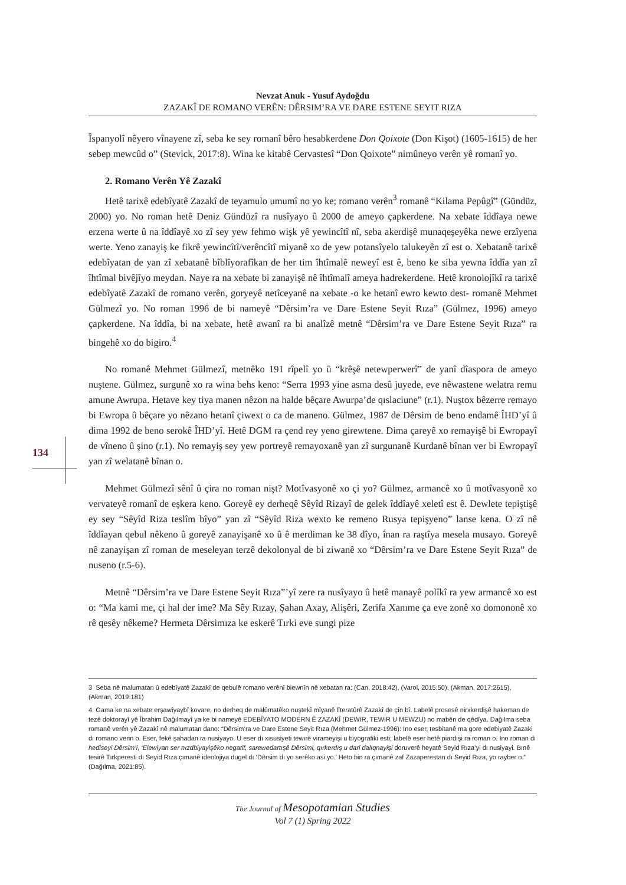Nevzat Anuk - Yusuf Aydoğdu
ZAZAKÎ DE ROMANO VERÊN: DÊRSIM’RA VE DARE ESTENE SEYIT RIZA
Îspanyolî nêyero vînayene zî, seba ke sey romanî bêro hesabkerdene Don Qoixote (Don Kişot) (1605-1615) de her sebep mewcûd o” (Stevick, 2017:8). Wina ke kitabê Cervastesî “Don Qoixote” nimûneyo verên yê romanî yo.
2. Romano Verên Yê Zazakî
Hetê tarixê edebîyatê Zazakî de teyamulo umumî no yo ke; romano verên<sup>3</sup> romanê “Kilama Pepûgî” (Gündüz, 2000) yo. No roman hetê Deniz Gündüzî ra nusîyayo û 2000 de ameyo çapkerdene. Na xebate îddîaya newe erzena werte û na îddîayê xo zî sey yew fehmo wişk yê yewincîtî nî, seba akerdişê munaqeşeyêka newe erzîyena werte. Yeno zanayiş ke fikrê yewincîtî/verêncîtî miyanê xo de yew potansîyelo talukeyên zî est o. Xebatanê tarixê edebîyatan de yan zî xebatanê bîblîyorafîkan de her tim îhtîmalê neweyî est ê, beno ke siba yewna îddîa yan zî îhtîmal bivêjîyo meydan. Naye ra na xebate bi zanayişê nê îhtîmalî ameya hadrekerdene. Hetê kronolojîkî ra tarixê edebîyatê Zazakî de romano verên, goryeyê netîceyanê na xebate -o ke hetanî ewro kewto dest- romanê Mehmet Gülmezî yo. No roman 1996 de bi nameyê “Dêrsim’ra ve Dare Estene Seyit Rıza” (Gülmez, 1996) ameyo çapkerdene. Na îddîa, bi na xebate, hetê awanî ra bi analîzê metnê “Dêrsim’ra ve Dare Estene Seyit Rıza” ra bingehê xo do bigiro.<sup>4</sup>
No romanê Mehmet Gülmezî, metnêko 191 rîpelî yo û “krêşê netewperwerî” de yanî dîaspora de ameyo nuştene. Gülmez, surgunê xo ra wina behs keno: “Serra 1993 yine asma desû juyede, eve nêwastene welatra remu amune Awrupa. Hetave key tiya manen nêzon na halde bêçare Awurpa’de qıslaciune” (r.1). Nuştox bêzerre remayo bi Ewropa û bêçare yo nêzano hetanî çiwext o ca de maneno. Gülmez, 1987 de Dêrsim de beno endamê ÎHD’yî û dima 1992 de beno serokê ÎHD’yî. Hetê DGM ra çend rey yeno girewtene. Dima çareyê xo remayişê bi Ewropayî de vîneno û şino (r.1). No remayiş sey yew portreyê remayoxanê yan zî surgunanê Kurdanê bînan ver bi Ewropayî yan zî welatanê bînan o.
Mehmet Gülmezî sênî û çira no roman nişt? Motîvasyonê xo çi yo? Gülmez, armancê xo û motîvasyonê xo vervateyê romanî de eşkera keno. Goreyê ey derheqê Sêyîd Rizayî de gelek îddîayê xeletî est ê. Dewlete tepiştişê ey sey “Sêyîd Riza teslîm bîyo” yan zî “Sêyîd Riza wexto ke remeno Rusya tepişyeno” lanse kena. O zî nê îddîayan qebul nêkeno û goreyê zanayişanê xo û ê merdiman ke 38 dîyo, înan ra raştîya mesela musayo. Goreyê nê zanayişan zî roman de meseleyan terzê dekolonyal de bi ziwanê xo “Dêrsim’ra ve Dare Estene Seyit Rıza” de nuseno (r.5-6).
Metnê “Dêrsim’ra ve Dare Estene Seyit Rıza”’yî zere ra nusîyayo û hetê manayê polîkî ra yew armancê xo est o: “Ma kami me, çi hal der ime? Ma Sêy Rızay, Şahan Axay, Alişêri, Zerifa Xanıme ça eve zonê xo domononê xo rê qesêy nêkeme? Hermeta Dêrsimıza ke eskerê Tırki eve sungi pize
134
3 Seba nê malumatan û edebîyatê Zazakî de qebulê romano verênî biewnîn nê xebatan ra: (Can, 2018:42), (Varol, 2015:50), (Akman, 2017:2615), (Akman, 2019:181)
4 Gama ke na xebate erşawîyaybî kovare, no derheq de malûmatêko nuştekî mîyanê lîteratûrê Zazakî de çîn bî. Labelê prosesê nirxkerdişê hakeman de tezê doktorayî yê Îbrahim Dağılmayî ya ke bi nameyê EDEBÎYATO MODERN Ê ZAZAKÎ (DEWIR, TEWIR U MEWZU) no mabên de qêdîya. Dağılma seba romanê verên yê Zazakî nê malumatan dano: “Dêrsim’ra ve Dare Estene Seyit Rıza (Mehmet Gülmez-1996): Ino eser, tesbitanê ma gore edebiyatê Zazaki dı romano verin o. Eser, fekê şahadan ra nusiyayo. U eser dı xısusiyeti tewırê virameyişi u biyografiki esti; labelê eser hetê piardışi ra roman o. Ino roman dı hediseyi Dêrsim’i, ‘Elewiyan ser nızdbiyayişêko negatif, sarewedartışê Dêrsimi, qırkerdış u dari dalıqnayişi doruverê heyatê Seyid Rıza’yi dı nusiyayi. Bınê tesirê Tırkperesti dı Seyid Rıza çımanê ideolojiya dugel dı ‘Dêrsim dı yo serêko asi yo.’ Heto bin ra çımanê zaf Zazaperestan dı Seyid Rıza, yo rayber o.” (Dağılma, 2021:85).
The Journal of Mesopotamian Studies
Vol 7 (1) Spring 2022